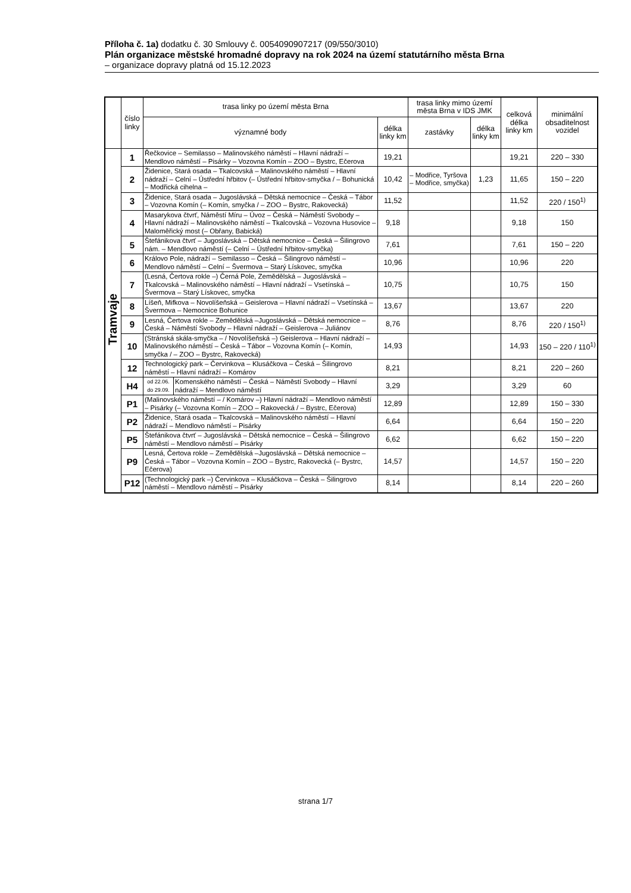Příloha č. 1a) dodatku č. 30 Smlouvy č. 0054090907217 (09/550/3010)
Plán organizace městské hromadné dopravy na rok 2024 na území statutárního města Brna
– organizace dopravy platná od 15.12.2023
| | číslo linky | trasa linky po území města Brna | | | trasa linky mimo území města Brna v IDS JMK | | celková délka linky km | minimální obsaditelnost vozidel |
| --- | --- | --- | --- | --- | --- | --- | --- | --- |
| | | významné body | | délka linky km | zastávky | délka linky km | | |
| Tramvaje | 1 | Řečkovice – Semilasso – Malinovského náměstí – Hlavní nádraží – Mendlovo náměstí – Pisárky – Vozovna Komín – ZOO – Bystrc, Ečerova | | 19,21 | | | 19,21 | 220 – 330 |
| | 2 | Židenice, Stará osada – Tkalcovská – Malinovského náměstí – Hlavní nádraží – Celní – Ústřední hřbitov (– Ústřední hřbitov-smyčka / – Bohunická – Modřická cihelna – | | 10,42 | – Modřice, Tyršova – Modřice, smyčka) | 1,23 | 11,65 | 150 – 220 |
| | 3 | Židenice, Stará osada – Jugoslávská – Dětská nemocnice – Česká – Tábor – Vozovna Komín (– Komín, smyčka / – ZOO – Bystrc, Rakovecká) | | 11,52 | | | 11,52 | 220 / 150<sup>1)</sup> |
| | 4 | Masarykova čtvrť, Náměstí Míru – Úvoz – Česká – Náměstí Svobody – Hlavní nádraží – Malinovského náměstí – Tkalcovská – Vozovna Husovice – Maloměřický most (– Obřany, Babická) | | 9,18 | | | 9,18 | 150 |
| | 5 | Štefánikova čtvrť – Jugoslávská – Dětská nemocnice – Česká – Šilingrovo nám. – Mendlovo náměstí (– Celní – Ústřední hřbitov-smyčka) | | 7,61 | | | 7,61 | 150 – 220 |
| | 6 | Královo Pole, nádraží – Semilasso – Česká – Šilingrovo náměstí – Mendlovo náměstí – Celní – Švermova – Starý Lískovec, smyčka | | 10,96 | | | 10,96 | 220 |
| | 7 | (Lesná, Čertova rokle –) Černá Pole, Zemědělská – Jugoslávská – Tkalcovská – Malinovského náměstí – Hlavní nádraží – Vsetínská – Švermova – Starý Lískovec, smyčka | | 10,75 | | | 10,75 | 150 |
| | 8 | Líšeň, Mifkova – Novolíšeňská – Geislerova – Hlavní nádraží – Vsetínská – Švermova – Nemocnice Bohunice | | 13,67 | | | 13,67 | 220 |
| | 9 | Lesná, Čertova rokle – Zemědělská –Jugoslávská – Dětská nemocnice – Česká – Náměstí Svobody – Hlavní nádraží – Geislerova – Juliánov | | 8,76 | | | 8,76 | 220 / 150<sup>1)</sup> |
| | 10 | (Stránská skála-smyčka – / Novolíšeňská –) Geislerova – Hlavní nádraží – Malinovského náměstí – Česká – Tábor – Vozovna Komín (– Komín, smyčka / – ZOO – Bystrc, Rakovecká) | | 14,93 | | | 14,93 | 150 – 220 / 110<sup>1)</sup> |
| | 12 | Technologický park – Červinkova – Klusáčkova – Česká – Šilingrovo náměstí – Hlavní nádraží – Komárov | | 8,21 | | | 8,21 | 220 – 260 |
| | H4 | od 22.06. do 29.09. | Komenského náměstí – Česká – Náměstí Svobody – Hlavní nádraží – Mendlovo náměstí | 3,29 | | | 3,29 | 60 |
| | P1 | (Malinovského náměstí – / Komárov –) Hlavní nádraží – Mendlovo náměstí – Pisárky (– Vozovna Komín – ZOO – Rakovecká / – Bystrc, Ečerova) | | 12,89 | | | 12,89 | 150 – 330 |
| | P2 | Židenice, Stará osada – Tkalcovská – Malinovského náměstí – Hlavní nádraží – Mendlovo náměstí – Pisárky | | 6,64 | | | 6,64 | 150 – 220 |
| | P5 | Štefánikova čtvrť – Jugoslávská – Dětská nemocnice – Česká – Šilingrovo náměstí – Mendlovo náměstí – Pisárky | | 6,62 | | | 6,62 | 150 – 220 |
| | P9 | Lesná, Čertova rokle – Zemědělská –Jugoslávská – Dětská nemocnice – Česká – Tábor – Vozovna Komín – ZOO – Bystrc, Rakovecká (– Bystrc, Ečerova) | | 14,57 | | | 14,57 | 150 – 220 |
| | P12 | (Technologický park –) Červinkova – Klusáčkova – Česká – Šilingrovo náměstí – Mendlovo náměstí – Pisárky | | 8,14 | | | 8,14 | 220 – 260 |
strana 1/7